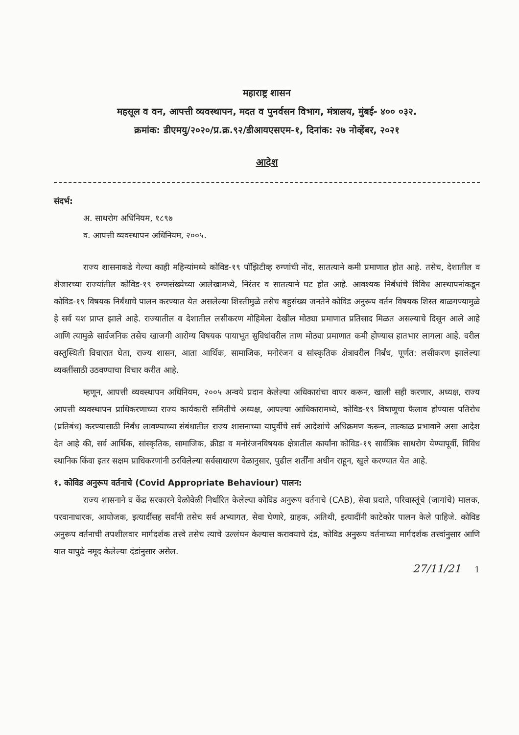महाराष्ट्र शासन
महसूल व वन, आपत्ती व्यवस्थापन, मदत व पुनर्वसन विभाग, मंत्रालय, मुंबई- ४०० ०३२.
क्रमांक: डीएमयु/२०२०/प्र.क्र.९२/डीआयएसएम-१, दिनांक: २७ नोव्हेंबर, २०२१
आदेश
संदर्भ:
अ. साथरोग अधिनियम, १८९७
व. आपत्ती व्यवस्थापन अधिनियम, २००५.
राज्य शासनाकडे गेल्या काही महिन्यांमध्ये कोविड-१९ पॉझिटीव्ह रुग्णांची नोंद, सातत्याने कमी प्रमाणात होत आहे. तसेच, देशातील व शेजारच्या राज्यांतील कोविड-१९ रुग्णसंख्येच्या आलेखामध्ये, निरंतर व सातत्याने घट होत आहे. आवश्यक निर्बंधांचे विविध आस्थापनांकडून कोविड-१९ विषयक निर्बंधाचे पालन करण्यात येत असलेल्या शिस्तीमुळे तसेच बहुसंख्य जनतेने कोविड अनुरूप वर्तन विषयक शिस्त बाळगण्यामुळे हे सर्व यश प्राप्त झाले आहे. राज्यातील व देशातील लसीकरण मोहिमेला देखील मोठ्या प्रमाणात प्रतिसाद मिळत असल्याचे दिसून आले आहे आणि त्यामुळे सार्वजनिक तसेच खाजगी आरोग्य विषयक पायाभूत सुविधांवरील ताण मोठ्या प्रमाणात कमी होण्यास हातभार लागला आहे. वरील वस्तुस्थिती विचारात घेता, राज्य शासन, आता आर्थिक, सामाजिक, मनोरंजन व सांस्कृतिक क्षेत्रावरील निर्बंध, पूर्णत: लसीकरण झालेल्या व्यक्तींसाठी उठवण्याचा विचार करीत आहे.
म्हणून, आपत्ती व्यवस्थापन अधिनियम, २००५ अन्वये प्रदान केलेल्या अधिकारांचा वापर करून, खाली सही करणार, अध्यक्ष, राज्य आपत्ती व्यवस्थापन प्राधिकरणाच्या राज्य कार्यकारी समितीचे अध्यक्ष, आपल्या आधिकारामध्ये, कोविड-१९ विषाणूचा फैलाव होण्यास पतिरोध (प्रतिबंध) करण्यासाठी निर्बंध लावण्याच्या संबंधातील राज्य शासनाच्या यापुर्वीचे सर्व आदेशांचे अधिक्रमण करून, तात्काळ प्रभावाने असा आदेश देत आहे की, सर्व आर्थिक, सांस्कृतिक, सामाजिक, क्रीडा व मनोरंजनविषयक क्षेत्रातील कार्यांना कोविड-१९ सार्वत्रिक साथरोग येण्यापूर्वी, विविध स्थानिक किंवा इतर सक्षम प्राधिकरणांनी ठरविलेल्या सर्वसाधारण वेळानुसार, पुढील शर्तींना अधीन राहून, खुले करण्यात येत आहे.
१. कोविड अनुरूप वर्तनाचे (Covid Appropriate Behaviour) पालन:
राज्य शासनाने व केंद्र सरकारने वेळोवेळी निर्धारित केलेल्या कोविड अनुरूप वर्तनाचे (CAB), सेवा प्रदाते, परिवास्तूंचे (जागांचे) मालक, परवानाधारक, आयोजक, इत्यादींसह सर्वांनी तसेच सर्व अभ्यागत, सेवा घेणारे, ग्राहक, अतिथी, इत्यादींनी काटेकोर पालन केले पाहिजे. कोविड अनुरूप वर्तनाची तपशीलवार मार्गदर्शक तत्त्वे तसेच त्याचे उल्लंघन केल्यास करावयाचे दंड, कोविड अनुरूप वर्तनाच्या मार्गदर्शक तत्त्वांनुसार आणि यात यापुढे नमूद केलेल्या दंडांनुसार असेल.
27/11/21 1